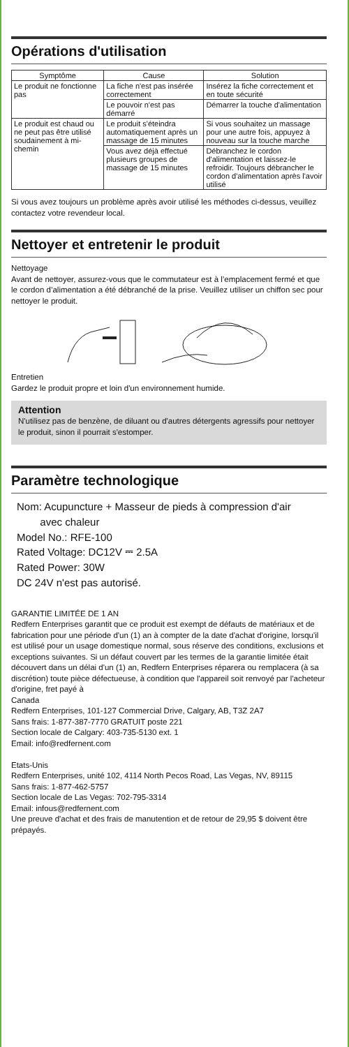Opérations d'utilisation
| Symptôme | Cause | Solution |
| --- | --- | --- |
| Le produit ne fonctionne pas | La fiche n'est pas insérée correctement | Insérez la fiche correctement et en toute sécurité |
| | Le pouvoir n'est pas démarré | Démarrer la touche d'alimentation |
| Le produit est chaud ou ne peut pas être utilisé soudainement à mi-chemin | Le produit s'éteindra automatiquement après un massage de 15 minutes | Si vous souhaitez un massage pour une autre fois, appuyez à nouveau sur la touche marche |
| | Vous avez déjà effectué plusieurs groupes de massage de 15 minutes | Débranchez le cordon d'alimentation et laissez-le refroidir. Toujours débrancher le cordon d'alimentation après l'avoir utilisé |
Si vous avez toujours un problème après avoir utilisé les méthodes ci-dessus, veuillez contactez votre revendeur local.
Nettoyer et entretenir le produit
Nettoyage
Avant de nettoyer, assurez-vous que le commutateur est à l’emplacement fermé et que le cordon d’alimentation a été débranché de la prise. Veuillez utiliser un chiffon sec pour nettoyer le produit.
Entretien
Gardez le produit propre et loin d'un environnement humide.
Attention
N'utilisez pas de benzène, de diluant ou d'autres détergents agressifs pour nettoyer le produit, sinon il pourrait s'estomper.
Paramètre technologique
Nom: Acupuncture + Masseur de pieds à compression d'air
avec chaleur
Model No.: RFE-100
Rated Voltage: DC12V ⎓ 2.5A
Rated Power: 30W
DC 24V n'est pas autorisé.
GARANTIE LIMITÉE DE 1 AN
Redfern Enterprises garantit que ce produit est exempt de défauts de matériaux et de fabrication pour une période d'un (1) an à compter de la date d'achat d'origine, lorsqu'il est utilisé pour un usage domestique normal, sous réserve des conditions, exclusions et exceptions suivantes. Si un défaut couvert par les termes de la garantie limitée était découvert dans un délai d'un (1) an, Redfern Enterprises réparera ou remplacera (à sa discrétion) toute pièce défectueuse, à condition que l'appareil soit renvoyé par l'acheteur d'origine, fret payé à
Canada
Redfern Enterprises, 101-127 Commercial Drive, Calgary, AB, T3Z 2A7
Sans frais: 1-877-387-7770 GRATUIT poste 221
Section locale de Calgary: 403-735-5130 ext. 1
Email: info@redfernent.com
Etats-Unis
Redfern Enterprises, unité 102, 4114 North Pecos Road, Las Vegas, NV, 89115
Sans frais: 1-877-462-5757
Section locale de Las Vegas: 702-795-3314
Email: infous@redfernent.com
Une preuve d'achat et des frais de manutention et de retour de 29,95 $ doivent être prépayés.